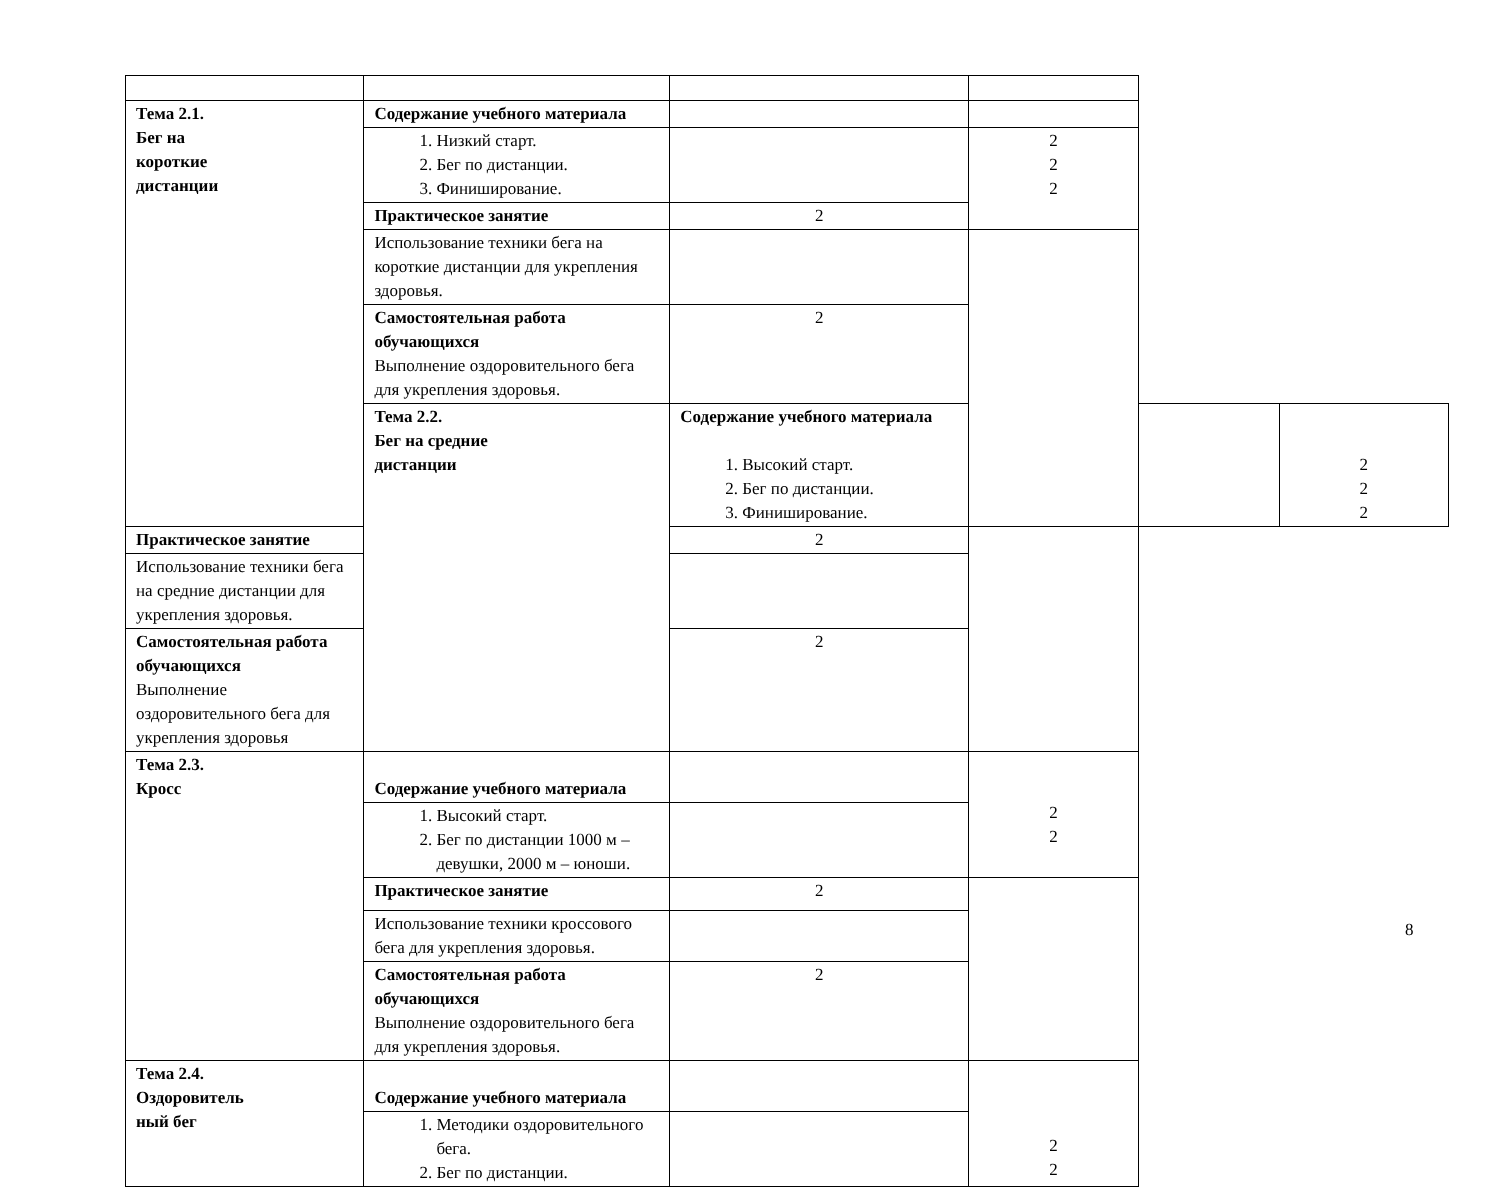| Тема 2.1. Бег на короткие дистанции | Содержание учебного материала | | | | |
| | 1. Низкий старт. 2. Бег по дистанции. 3. Финиширование. | | 2 2 2 | | |
| | Практическое занятие | 2 | | | |
| | Использование техники бега на короткие дистанции для укрепления здоровья. | | | | |
| | Самостоятельная работа обучающихся Выполнение оздоровительного бега для укрепления здоровья. | 2 | | | |
| | Тема 2.2. Бег на средние дистанции | Содержание учебного материала 1. Высокий старт. 2. Бег по дистанции. 3. Финиширование. | | | 2 2 2 |
| Практическое занятие | | 2 | | | |
| Использование техники бега на средние дистанции для укрепления здоровья. | | | | | |
| Самостоятельная работа обучающихся Выполнение оздоровительного бега для укрепления здоровья | | 2 | | | |
| Тема 2.3. Кросс | Содержание учебного материала | | 2 2 | | |
| | 1. Высокий старт. 2. Бег по дистанции 1000 м – девушки, 2000 м – юноши. | | | | |
| | Практическое занятие | 2 | | | |
| | Использование техники кроссового бега для укрепления здоровья. | | | | |
| | Самостоятельная работа обучающихся Выполнение оздоровительного бега для укрепления здоровья. | 2 | | | |
| Тема 2.4. Оздоровитель ный бег | Содержание учебного материала | | 2 2 | | |
| | 1. Методики оздоровительного бега. 2. Бег по дистанции. | | | | |
8